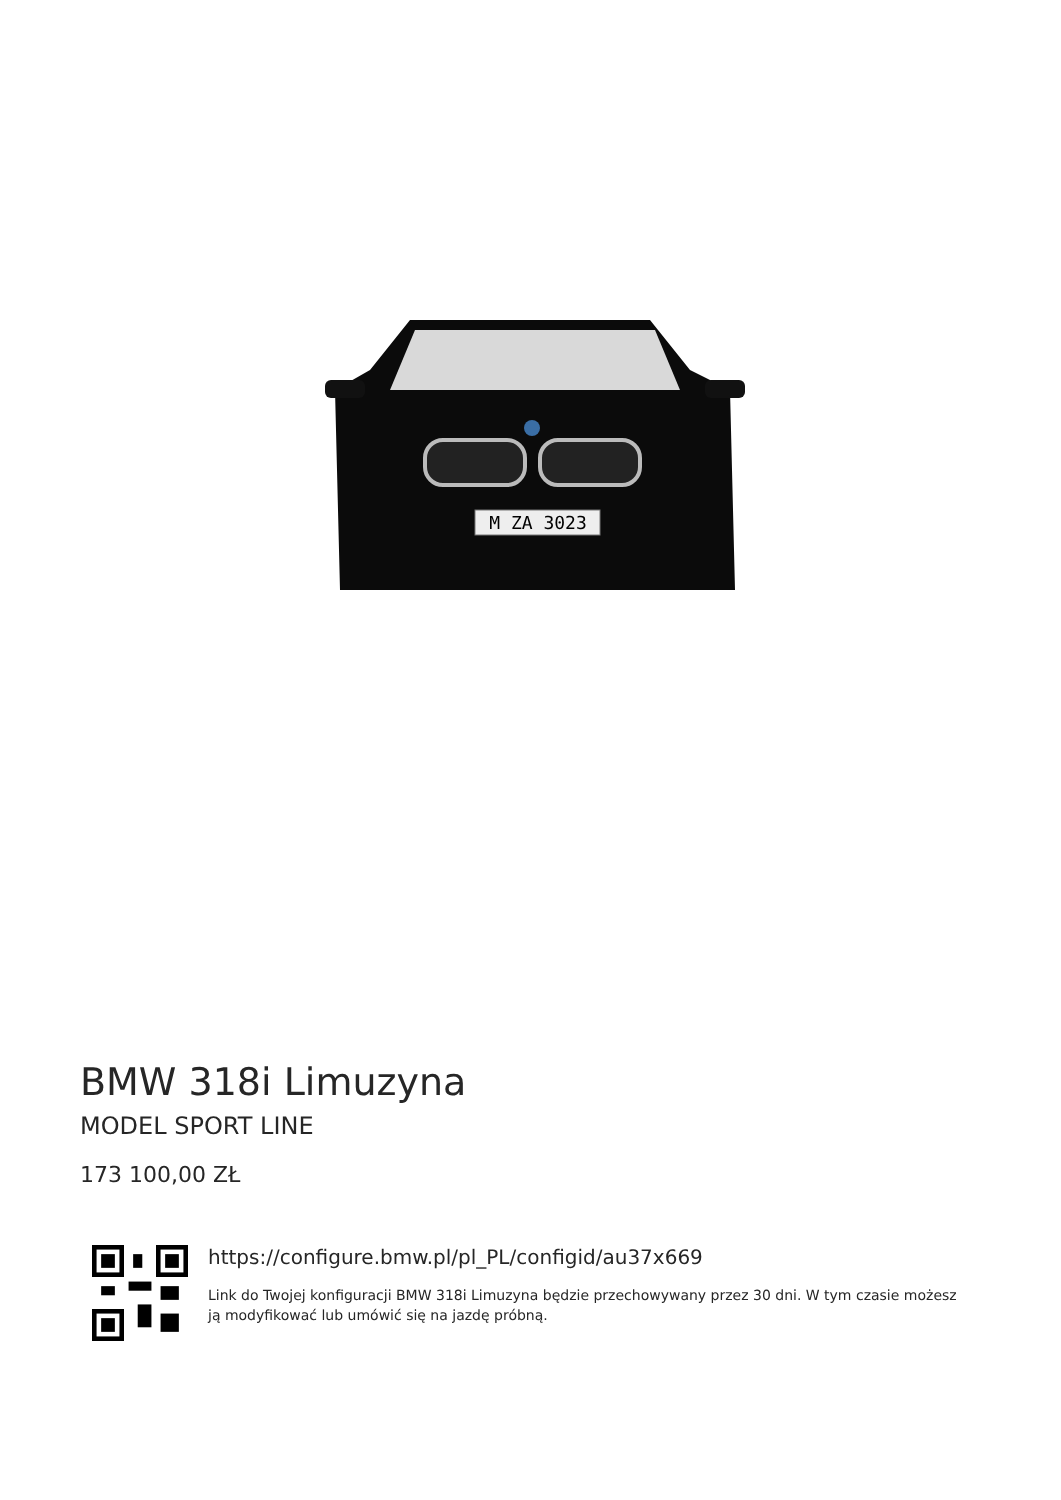M ZA 3023
BMW 318i Limuzyna
MODEL SPORT LINE
173 100,00 ZŁ
https://configure.bmw.pl/pl_PL/configid/au37x669
Link do Twojej konfiguracji BMW 318i Limuzyna będzie przechowywany przez 30 dni. W tym czasie możesz ją modyfikować lub umówić się na jazdę próbną.